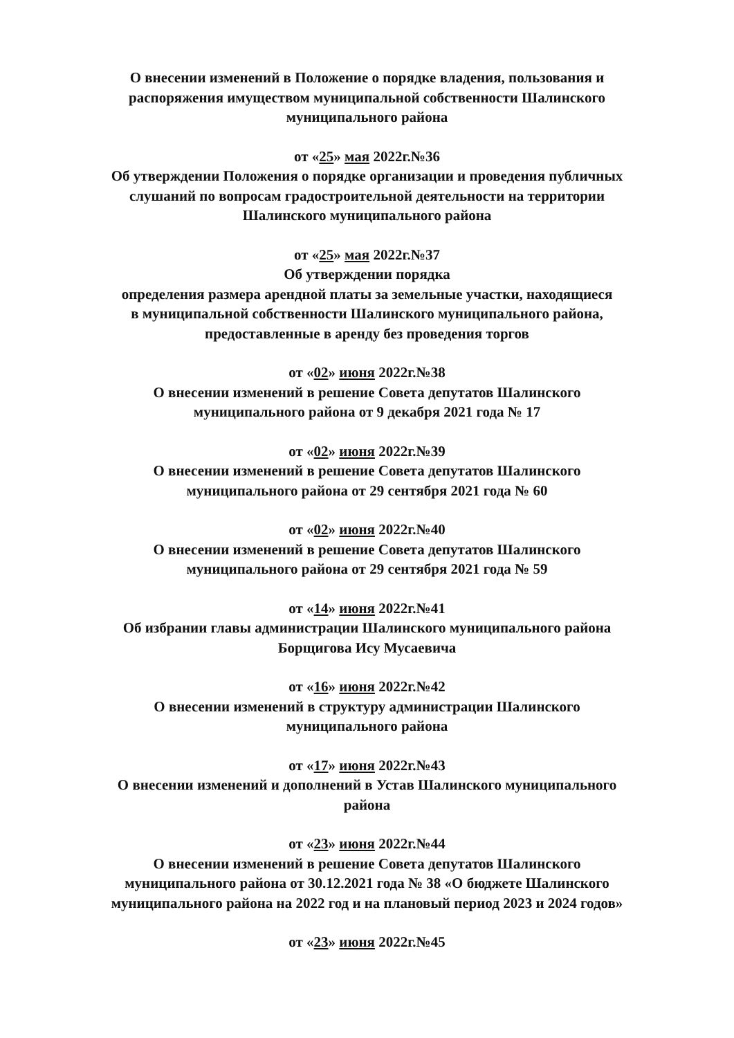О внесении изменений в Положение о порядке владения, пользования и
распоряжения имуществом муниципальной собственности Шалинского
муниципального района
от «25» мая 2022г.№36
Об утверждении Положения о порядке организации и проведения публичных
слушаний по вопросам градостроительной деятельности на территории
Шалинского муниципального района
от «25» мая 2022г.№37
Об утверждении порядка
определения размера арендной платы за земельные участки, находящиеся
в муниципальной собственности Шалинского муниципального района,
предоставленные в аренду без проведения торгов
от «02» июня 2022г.№38
О внесении изменений в решение Совета депутатов Шалинского
муниципального района от 9 декабря 2021 года № 17
от «02» июня 2022г.№39
О внесении изменений в решение Совета депутатов Шалинского
муниципального района от 29 сентября 2021 года № 60
от «02» июня 2022г.№40
О внесении изменений в решение Совета депутатов Шалинского
муниципального района от 29 сентября 2021 года № 59
от «14» июня 2022г.№41
Об избрании главы администрации Шалинского муниципального района
Борщигова Ису Мусаевича
от «16» июня 2022г.№42
О внесении изменений в структуру администрации Шалинского
муниципального района
от «17» июня 2022г.№43
О внесении изменений и дополнений в Устав Шалинского муниципального
района
от «23» июня 2022г.№44
О внесении изменений в решение Совета депутатов Шалинского
муниципального района от 30.12.2021 года № 38 «О бюджете Шалинского
муниципального района на 2022 год и на плановый период 2023 и 2024 годов»
от «23» июня 2022г.№45